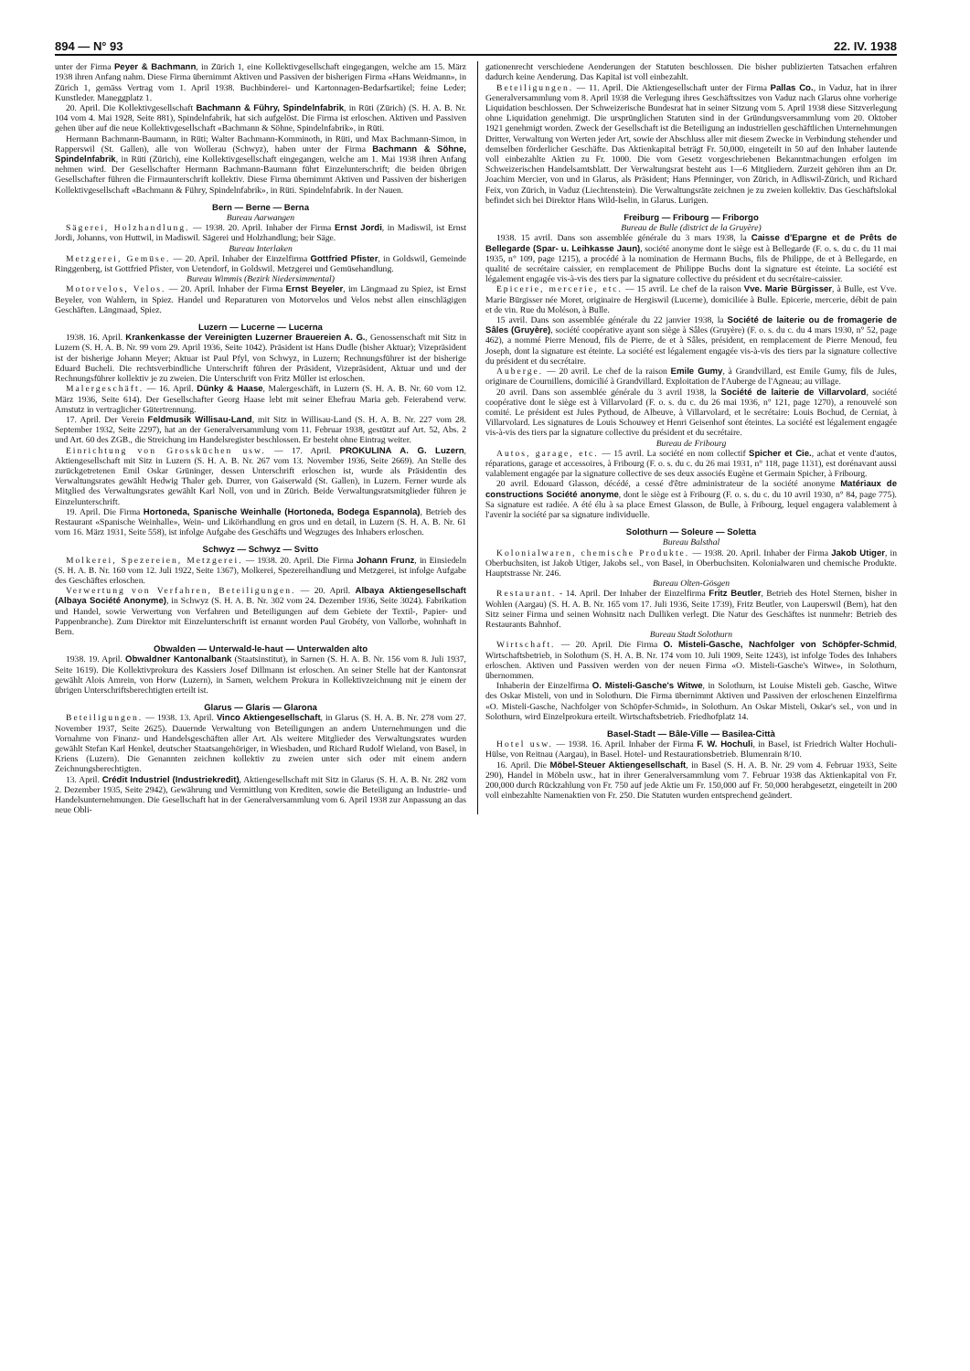894 — N° 93 22. IV. 1938
unter der Firma Peyer & Bachmann, in Zürich 1, eine Kollektivgesellschaft eingegangen, welche am 15. März 1938 ihren Anfang nahm. Diese Firma übernimmt Aktiven und Passiven der bisherigen Firma «Hans Weidmann», in Zürich 1, gemäss Vertrag vom 1. April 1938. Buchbinderei- und Kartonnagen-Bedarfsartikel; feine Leder; Kunstleder. Maneggplatz 1.
20. April. Die Kollektivgesellschaft Bachmann & Führy, Spindelnfabrik, in Rüti (Zürich) (S. H. A. B. Nr. 104 vom 4. Mai 1928, Seite 881), Spindelnfabrik, hat sich aufgelöst. Die Firma ist erloschen. Aktiven und Passiven gehen über auf die neue Kollektivgesellschaft «Bachmann & Söhne, Spindelnfabrik», in Rüti.
Hermann Bachmann-Baumann, in Rüti; Walter Bachmann-Komminoth, in Rüti, und Max Bachmann-Simon, in Rapperswil (St. Gallen), alle von Wollerau (Schwyz), haben unter der Firma Bachmann & Söhne, Spindelnfabrik, in Rüti (Zürich), eine Kollektivgesellschaft eingegangen, welche am 1. Mai 1938 ihren Anfang nehmen wird. Der Gesellschafter Hermann Bachmann-Baumann führt Einzelunterschrift; die beiden übrigen Gesellschafter führen die Firmaunterschrift kollektiv. Diese Firma übernimmt Aktiven und Passiven der bisherigen Kollektivgesellschaft «Bachmann & Führy, Spindelnfabrik», in Rüti. Spindelnfabrik. In der Nauen.
Bern — Berne — Berna
Bureau Aarwangen
Sägerei, Holzhandlung. — 1938. 20. April. Inhaber der Firma Ernst Jordi, in Madiswil, ist Ernst Jordi, Johanns, von Huttwil, in Madiswil. Sägerei und Holzhandlung; beir Säge.
Bureau Interlaken
Metzgerei, Gemüse. — 20. April. Inhaber der Einzelfirma Gottfried Pfister, in Goldswil, Gemeinde Ringgenberg, ist Gottfried Pfister, von Uetendorf, in Goldswil. Metzgerei und Gemüsehandlung.
Bureau Wimmis (Bezirk Niedersimmental)
Motorvelos, Velos. — 20. April. Inhaber der Firma Ernst Beyeler, im Längmaad zu Spiez, ist Ernst Beyeler, von Wahlern, in Spiez. Handel und Reparaturen von Motorvelos und Velos nebst allen einschlägigen Geschäften. Längmaad, Spiez.
Luzern — Lucerne — Lucerna
1938. 16. April. Krankenkasse der Vereinigten Luzerner Brauereien A. G., Genossenschaft mit Sitz in Luzern (S. H. A. B. Nr. 99 vom 29. April 1936, Seite 1042). Präsident ist Hans Dudle (bisher Aktuar); Vizepräsident ist der bisherige Johann Meyer; Aktuar ist Paul Pfyl, von Schwyz, in Luzern; Rechnungsführer ist der bisherige Eduard Bucheli. Die rechtsverbindliche Unterschrift führen der Präsident, Vizepräsident, Aktuar und und der Rechnungsführer kollektiv je zu zweien. Die Unterschrift von Fritz Müller ist erloschen.
Malergeschäft. — 16. April. Dünky & Haase, Malergeschäft, in Luzern (S. H. A. B. Nr. 60 vom 12. März 1936, Seite 614). Der Gesellschafter Georg Haase lebt mit seiner Ehefrau Maria geb. Feierabend verw. Amstutz in vertraglicher Gütertrennung.
17. April. Der Verein Feldmusik Willisau-Land, mit Sitz in Willisau-Land (S. H. A. B. Nr. 227 vom 28. September 1932, Seite 2297), hat an der Generalversammlung vom 11. Februar 1938, gestützt auf Art. 52, Abs. 2 und Art. 60 des ZGB., die Streichung im Handelsregister beschlossen. Er besteht ohne Eintrag weiter.
Einrichtung von Grossküchen usw. — 17. April. PROKULINA A. G. Luzern, Aktiengesellschaft mit Sitz in Luzern (S. H. A. B. Nr. 267 vom 13. November 1936, Seite 2669). An Stelle des zurückgetretenen Emil Oskar Grüninger, dessen Unterschrift erloschen ist, wurde als Präsidentin des Verwaltungsrates gewählt Hedwig Thaler geb. Durrer, von Gaiserwald (St. Gallen), in Luzern. Ferner wurde als Mitglied des Verwaltungsrates gewählt Karl Noll, von und in Zürich. Beide Verwaltungsratsmitglieder führen je Einzelunterschrift.
19. April. Die Firma Hortoneda, Spanische Weinhalle (Hortoneda, Bodega Espannola), Betrieb des Restaurant «Spanische Weinhalle», Wein- und Likörhandlung en gros und en detail, in Luzern (S. H. A. B. Nr. 61 vom 16. März 1931, Seite 558), ist infolge Aufgabe des Geschäfts und Wegzuges des Inhabers erloschen.
Schwyz — Schwyz — Svitto
Molkerei, Spezereien, Metzgerei. — 1938. 20. April. Die Firma Johann Frunz, in Einsiedeln (S. H. A. B. Nr. 160 vom 12. Juli 1922, Seite 1367), Molkerei, Spezereihandlung und Metzgerei, ist infolge Aufgabe des Geschäftes erloschen.
Verwertung von Verfahren, Beteiligungen. — 20. April. Albaya Aktiengesellschaft (Albaya Société Anonyme), in Schwyz (S. H. A. B. Nr. 302 vom 24. Dezember 1936, Seite 3024). Fabrikation und Handel, sowie Verwertung von Verfahren und Beteiligungen auf dem Gebiete der Textil-, Papier- und Pappenbranche). Zum Direktor mit Einzelunterschrift ist ernannt worden Paul Grobéty, von Vallorbe, wohnhaft in Bern.
Obwalden — Unterwald-le-haut — Unterwalden alto
1938. 19. April. Obwaldner Kantonalbank (Staatsinstitut), in Sarnen (S. H. A. B. Nr. 156 vom 8. Juli 1937, Seite 1619). Die Kollektivprokura des Kassiers Josef Dillmann ist erloschen. An seiner Stelle hat der Kantonsrat gewählt Alois Amrein, von Horw (Luzern), in Sarnen, welchem Prokura in Kollektivzeichnung mit je einem der übrigen Unterschriftsberechtigten erteilt ist.
Glarus — Glaris — Glarona
Beteiligungen. — 1938. 13. April. Vinco Aktiengesellschaft, in Glarus (S. H. A. B. Nr. 278 vom 27. November 1937, Seite 2625). Dauernde Verwaltung von Beteiligungen an andern Unternehmungen und die Vornahme von Finanz- und Handelsgeschäften aller Art. Als weitere Mitglieder des Verwaltungsrates wurden gewählt Stefan Karl Henkel, deutscher Staatsangehöriger, in Wiesbaden, und Richard Rudolf Wieland, von Basel, in Kriens (Luzern). Die Genannten zeichnen kollektiv zu zweien unter sich oder mit einem andern Zeichnungsberechtigten.
13. April. Crédit Industriel (Industriekredit), Aktiengesellschaft mit Sitz in Glarus (S. H. A. B. Nr. 282 vom 2. Dezember 1935, Seite 2942), Gewährung und Vermittlung von Krediten, sowie die Beteiligung an Industrie- und Handelsunternehmungen. Die Gesellschaft hat in der Generalversammlung vom 6. April 1938 zur Anpassung an das neue Obli-
gationenrecht verschiedene Aenderungen der Statuten beschlossen. Die bisher publizierten Tatsachen erfahren dadurch keine Aenderung. Das Kapital ist voll einbezahlt.
Beteiligungen. — 11. April. Die Aktiengesellschaft unter der Firma Pallas Co., in Vaduz, hat in ihrer Generalversammlung vom 8. April 1938 die Verlegung ihres Geschäftssitzes von Vaduz nach Glarus ohne vorherige Liquidation beschlossen. Der Schweizerische Bundesrat hat in seiner Sitzung vom 5. April 1938 diese Sitzverlegung ohne Liquidation genehmigt. Die ursprünglichen Statuten sind in der Gründungsversammlung vom 20. Oktober 1921 genehmigt worden. Zweck der Gesellschaft ist die Beteiligung an industriellen geschäftlichen Unternehmungen Dritter, Verwaltung von Werten jeder Art, sowie der Abschluss aller mit diesem Zwecke in Verbindung stehender und demselben förderlicher Geschäfte. Das Aktienkapital beträgt Fr. 50,000, eingeteilt in 50 auf den Inhaber lautende voll einbezahlte Aktien zu Fr. 1000. Die vom Gesetz vorgeschriebenen Bekanntmachungen erfolgen im Schweizerischen Handelsamtsblatt. Der Verwaltungsrat besteht aus 1—6 Mitgliedern. Zurzeit gehören ihm an Dr. Joachim Mercier, von und in Glarus, als Präsident; Hans Pfenninger, von Zürich, in Adliswil-Zürich, und Richard Feix, von Zürich, in Vaduz (Liechtenstein). Die Verwaltungsräte zeichnen je zu zweien kollektiv. Das Geschäftslokal befindet sich bei Direktor Hans Wild-Iselin, in Glarus. Lurigen.
Freiburg — Fribourg — Friborgo
Bureau de Bulle (district de la Gruyère)
1938. 15 avril. Dans son assemblée générale du 3 mars 1938, la Caisse d'Epargne et de Prêts de Bellegarde (Spar- u. Leihkasse Jaun), société anonyme dont le siège est à Bellegarde (F. o. s. du c. du 11 mai 1935, n° 109, page 1215), a procédé à la nomination de Hermann Buchs, fils de Philippe, de et à Bellegarde, en qualité de secrétaire caissier, en remplacement de Philippe Buchs dont la signature est éteinte. La société est légalement engagée vis-à-vis des tiers par la signature collective du président et du secrétaire-caissier.
Epicerie, mercerie, etc. — 15 avril. Le chef de la raison Vve. Marie Bürgisser, à Bulle, est Vve. Marie Bürgisser née Moret, originaire de Hergiswil (Lucerne), domiciliée à Bulle. Epicerie, mercerie, débit de pain et de vin. Rue du Moléson, à Bulle.
15 avril. Dans son assemblée générale du 22 janvier 1938, la Société de laiterie ou de fromagerie de Sâles (Gruyère), société coopérative ayant son siège à Sâles (Gruyère) (F. o. s. du c. du 4 mars 1930, n° 52, page 462), a nommé Pierre Menoud, fils de Pierre, de et à Sâles, président, en remplacement de Pierre Menoud, feu Joseph, dont la signature est éteinte. La société est légalement engagée vis-à-vis des tiers par la signature collective du président et du secrétaire.
Auberge. — 20 avril. Le chef de la raison Emile Gumy, à Grandvillard, est Emile Gumy, fils de Jules, originare de Cournillens, domicilié à Grandvillard. Exploitation de l'Auberge de l'Agneau; au village.
20 avril. Dans son assemblée générale du 3 avril 1938, la Société de laiterie de Villarvolard, société coopérative dont le siège est à Villarvolard (F. o. s. du c. du 26 mai 1936, n° 121, page 1270), a renouvelé son comité. Le président est Jules Pythoud, de Albeuve, à Villarvolard, et le secrétaire: Louis Bochud, de Cerniat, à Villarvolard. Les signatures de Louis Schouwey et Henri Geisenhof sont éteintes. La société est légalement engagée vis-à-vis des tiers par la signature collective du président et du secrétaire.
Bureau de Fribourg
Autos, garage, etc. — 15 avril. La société en nom collectif Spicher et Cie., achat et vente d'autos, réparations, garage et accessoires, à Fribourg (F. o. s. du c. du 26 mai 1931, n° 118, page 1131), est dorénavant aussi valablement engagée par la signature collective de ses deux associés Eugène et Germain Spicher, à Fribourg.
20 avril. Edouard Glasson, décédé, a cessé d'être administrateur de la société anonyme Matériaux de constructions Société anonyme, dont le siège est à Fribourg (F. o. s. du c. du 10 avril 1930, n° 84, page 775). Sa signature est radiée. A été élu à sa place Ernest Glasson, de Bulle, à Fribourg, lequel engagera valablement à l'avenir la société par sa signature individuelle.
Solothurn — Soleure — Soletta
Bureau Balsthal
Kolonialwaren, chemische Produkte. — 1938. 20. April. Inhaber der Firma Jakob Utiger, in Oberbuchsiten, ist Jakob Utiger, Jakobs sel., von Basel, in Oberbuchsiten. Kolonialwaren und chemische Produkte. Hauptstrasse Nr. 246.
Bureau Olten-Gösgen
Restaurant. - 14. April. Der Inhaber der Einzelfirma Fritz Beutler, Betrieb des Hotel Sternen, bisher in Wohlen (Aargau) (S. H. A. B. Nr. 165 vom 17. Juli 1936, Seite 1739), Fritz Beutler, von Lauperswil (Bern), hat den Sitz seiner Firma und seinen Wohnsitz nach Dulliken verlegt. Die Natur des Geschäftes ist nunmehr: Betrieb des Restaurants Bahnhof.
Bureau Stadt Solothurn
Wirtschaft. — 20. April. Die Firma O. Misteli-Gasche, Nachfolger von Schöpfer-Schmid, Wirtschaftsbetrieb, in Solothurn (S. H. A. B. Nr. 174 vom 10. Juli 1909, Seite 1243), ist infolge Todes des Inhabers erloschen. Aktiven und Passiven werden von der neuen Firma «O. Misteli-Gasche's Witwe», in Solothurn, übernommen.
Inhaberin der Einzelfirma O. Misteli-Gasche's Witwe, in Solothurn, ist Louise Misteli geb. Gasche, Witwe des Oskar Misteli, von und in Solothurn. Die Firma übernimmt Aktiven und Passiven der erloschenen Einzelfirma «O. Misteli-Gasche, Nachfolger von Schöpfer-Schmid», in Solothurn. An Oskar Misteli, Oskar's sel., von und in Solothurn, wird Einzelprokura erteilt. Wirtschaftsbetrieb. Friedhofplatz 14.
Basel-Stadt — Bâle-Ville — Basilea-Città
Hotel usw. — 1938. 16. April. Inhaber der Firma F. W. Hochuli, in Basel, ist Friedrich Walter Hochuli-Hülse, von Reitnau (Aargau), in Basel. Hotel- und Restaurationsbetrieb. Blumenrain 8/10.
16. April. Die Möbel-Steuer Aktiengesellschaft, in Basel (S. H. A. B. Nr. 29 vom 4. Februar 1933, Seite 290), Handel in Möbeln usw., hat in ihrer Generalversammlung vom 7. Februar 1938 das Aktienkapital von Fr. 200,000 durch Rückzahlung von Fr. 750 auf jede Aktie um Fr. 150,000 auf Fr. 50,000 herabgesetzt, eingeteilt in 200 voll einbezahlte Namenaktien von Fr. 250. Die Statuten wurden entsprechend geändert.